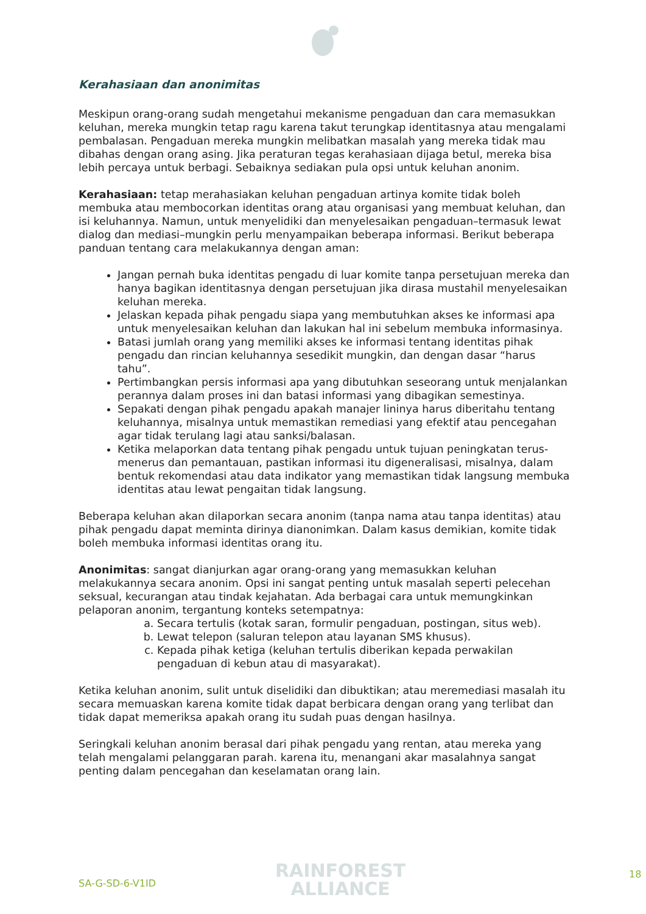Kerahasiaan dan anonimitas
Meskipun orang-orang sudah mengetahui mekanisme pengaduan dan cara memasukkan keluhan, mereka mungkin tetap ragu karena takut terungkap identitasnya atau mengalami pembalasan. Pengaduan mereka mungkin melibatkan masalah yang mereka tidak mau dibahas dengan orang asing. Jika peraturan tegas kerahasiaan dijaga betul, mereka bisa lebih percaya untuk berbagi. Sebaiknya sediakan pula opsi untuk keluhan anonim.
Kerahasiaan: tetap merahasiakan keluhan pengaduan artinya komite tidak boleh membuka atau membocorkan identitas orang atau organisasi yang membuat keluhan, dan isi keluhannya. Namun, untuk menyelidiki dan menyelesaikan pengaduan–termasuk lewat dialog dan mediasi–mungkin perlu menyampaikan beberapa informasi. Berikut beberapa panduan tentang cara melakukannya dengan aman:
Jangan pernah buka identitas pengadu di luar komite tanpa persetujuan mereka dan hanya bagikan identitasnya dengan persetujuan jika dirasa mustahil menyelesaikan keluhan mereka.
Jelaskan kepada pihak pengadu siapa yang membutuhkan akses ke informasi apa untuk menyelesaikan keluhan dan lakukan hal ini sebelum membuka informasinya.
Batasi jumlah orang yang memiliki akses ke informasi tentang identitas pihak pengadu dan rincian keluhannya sesedikit mungkin, dan dengan dasar “harus tahu”.
Pertimbangkan persis informasi apa yang dibutuhkan seseorang untuk menjalankan perannya dalam proses ini dan batasi informasi yang dibagikan semestinya.
Sepakati dengan pihak pengadu apakah manajer lininya harus diberitahu tentang keluhannya, misalnya untuk memastikan remediasi yang efektif atau pencegahan agar tidak terulang lagi atau sanksi/balasan.
Ketika melaporkan data tentang pihak pengadu untuk tujuan peningkatan terus-menerus dan pemantauan, pastikan informasi itu digeneralisasi, misalnya, dalam bentuk rekomendasi atau data indikator yang memastikan tidak langsung membuka identitas atau lewat pengaitan tidak langsung.
Beberapa keluhan akan dilaporkan secara anonim (tanpa nama atau tanpa identitas) atau pihak pengadu dapat meminta dirinya dianonimkan. Dalam kasus demikian, komite tidak boleh membuka informasi identitas orang itu.
Anonimitas: sangat dianjurkan agar orang-orang yang memasukkan keluhan melakukannya secara anonim. Opsi ini sangat penting untuk masalah seperti pelecehan seksual, kecurangan atau tindak kejahatan. Ada berbagai cara untuk memungkinkan pelaporan anonim, tergantung konteks setempatnya:
a. Secara tertulis (kotak saran, formulir pengaduan, postingan, situs web).
b. Lewat telepon (saluran telepon atau layanan SMS khusus).
c. Kepada pihak ketiga (keluhan tertulis diberikan kepada perwakilan pengaduan di kebun atau di masyarakat).
Ketika keluhan anonim, sulit untuk diselidiki dan dibuktikan; atau meremediasi masalah itu secara memuaskan karena komite tidak dapat berbicara dengan orang yang terlibat dan tidak dapat memeriksa apakah orang itu sudah puas dengan hasilnya.
Seringkali keluhan anonim berasal dari pihak pengadu yang rentan, atau mereka yang telah mengalami pelanggaran parah. karena itu, menangani akar masalahnya sangat penting dalam pencegahan dan keselamatan orang lain.
SA-G-SD-6-V1ID
RAINFOREST
ALLIANCE
18